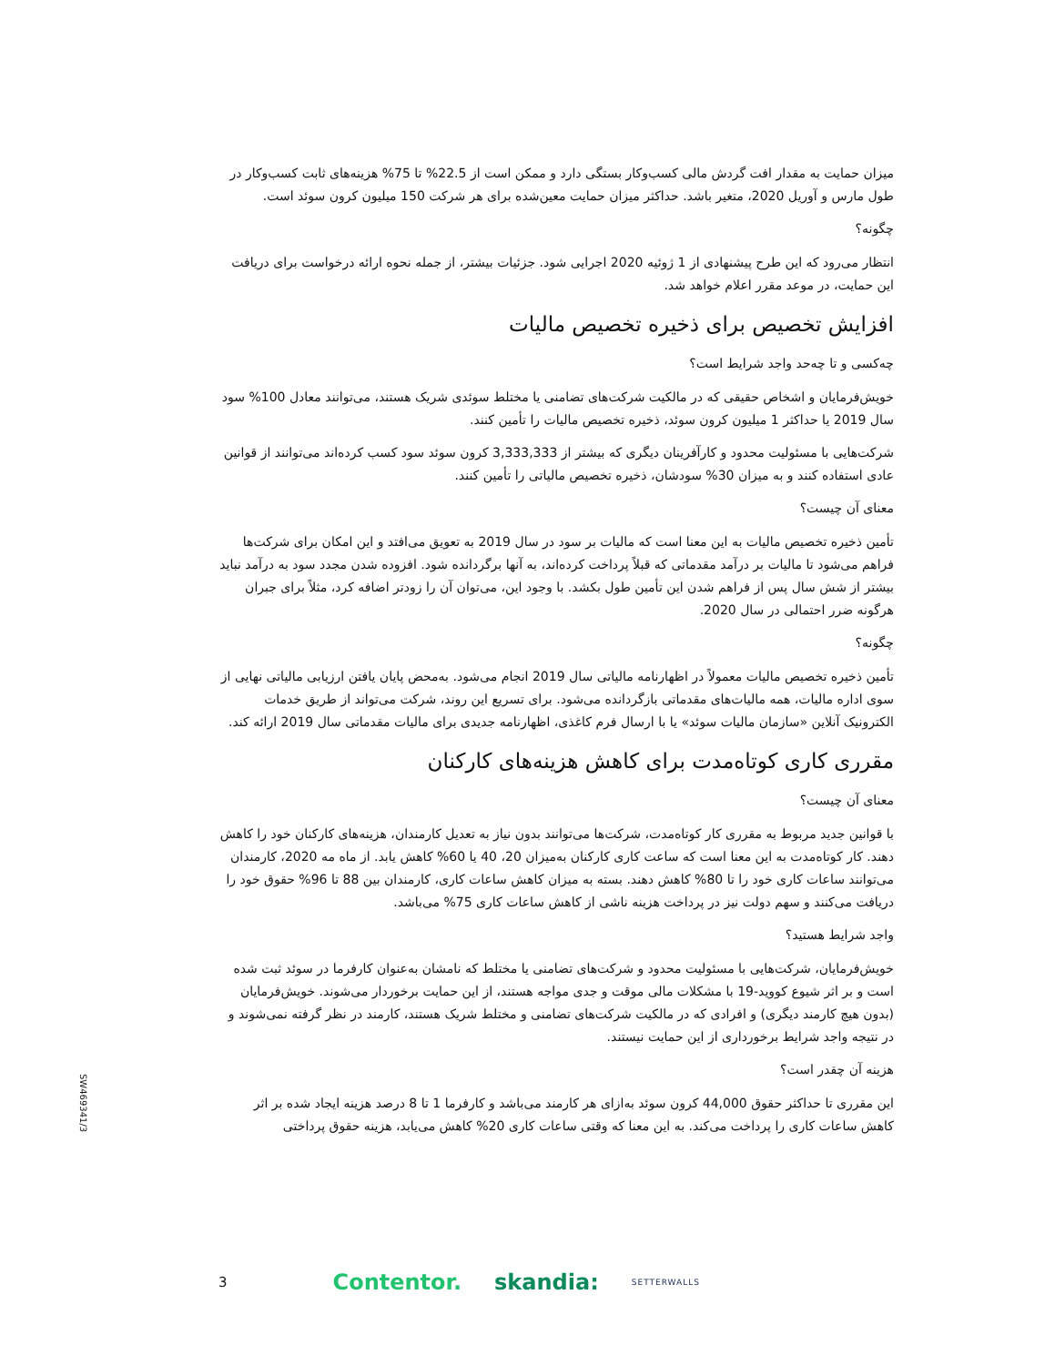میزان حمایت به مقدار افت گردش مالی کسب‌وکار بستگی دارد و ممکن است از 22.5% تا 75% هزینه‌های ثابت کسب‌وکار در طول مارس و آوریل 2020، متغیر باشد. حداکثر میزان حمایت معین‌شده برای هر شرکت 150 میلیون کرون سوئد است.
چگونه؟
انتظار می‌رود که این طرح پیشنهادی از 1 ژوئیه 2020 اجرایی شود. جزئیات بیشتر، از جمله نحوه ارائه درخواست برای دریافت این حمایت، در موعد مقرر اعلام خواهد شد.
افزایش تخصیص برای ذخیره تخصیص مالیات
چه‌کسی و تا چه‌حد واجد شرایط است؟
خویش‌فرمایان و اشخاص حقیقی که در مالکیت شرکت‌های تضامنی یا مختلط سوئدی شریک هستند، می‌توانند معادل 100% سود سال 2019 یا حداکثر 1 میلیون کرون سوئد، ذخیره تخصیص مالیات را تأمین کنند.
شرکت‌هایی با مسئولیت محدود و کارآفرینان دیگری که بیشتر از 3,333,333 کرون سوئد سود کسب کرده‌اند می‌توانند از قوانین عادی استفاده کنند و به میزان 30% سودشان، ذخیره تخصیص مالیاتی را تأمین کنند.
معنای آن چیست؟
تأمین ذخیره تخصیص مالیات به این معنا است که مالیات بر سود در سال 2019 به تعویق می‌افتد و این امکان برای شرکت‌ها فراهم می‌شود تا مالیات بر درآمد مقدماتی که قبلاً پرداخت کرده‌اند، به آنها برگردانده شود. افزوده شدن مجدد سود به درآمد نباید بیشتر از شش سال پس از فراهم شدن این تأمین طول بکشد. با وجود این، می‌توان آن را زودتر اضافه کرد، مثلاً برای جبران هرگونه ضرر احتمالی در سال 2020.
چگونه؟
تأمین ذخیره تخصیص مالیات معمولاً در اظهارنامه مالیاتی سال 2019 انجام می‌شود. به‌محض پایان یافتن ارزیابی مالیاتی نهایی از سوی اداره مالیات، همه مالیات‌های مقدماتی بازگردانده می‌شود. برای تسریع این روند، شرکت می‌تواند از طریق خدمات الکترونیک آنلاین «سازمان مالیات سوئد» یا با ارسال فرم کاغذی، اظهارنامه جدیدی برای مالیات مقدماتی سال 2019 ارائه کند.
مقرری کاری کوتاه‌مدت برای کاهش هزینه‌های کارکنان
معنای آن چیست؟
با قوانین جدید مربوط به مقرری کار کوتاه‌مدت، شرکت‌ها می‌توانند بدون نیاز به تعدیل کارمندان، هزینه‌های کارکنان خود را کاهش دهند. کار کوتاه‌مدت به این معنا است که ساعت کاری کارکنان به‌میزان 20، 40 یا 60% کاهش یابد. از ماه مه 2020، کارمندان می‌توانند ساعات کاری خود را تا 80% کاهش دهند. بسته به میزان کاهش ساعات کاری، کارمندان بین 88 تا 96% حقوق خود را دریافت می‌کنند و سهم دولت نیز در پرداخت هزینه ناشی از کاهش ساعات کاری 75% می‌باشد.
واجد شرایط هستید؟
خویش‌فرمایان، شرکت‌هایی با مسئولیت محدود و شرکت‌های تضامنی یا مختلط که نامشان به‌عنوان کارفرما در سوئد ثبت شده است و بر اثر شیوع کووید-19 با مشکلات مالی موقت و جدی مواجه هستند، از این حمایت برخوردار می‌شوند. خویش‌فرمایان (بدون هیچ کارمند دیگری) و افرادی که در مالکیت شرکت‌های تضامنی و مختلط شریک هستند، کارمند در نظر گرفته نمی‌شوند و در نتیجه واجد شرایط برخورداری از این حمایت نیستند.
هزینه آن چقدر است؟
این مقرری تا حداکثر حقوق 44,000 کرون سوئد به‌ازای هر کارمند می‌باشد و کارفرما 1 تا 8 درصد هزینه ایجاد شده بر اثر کاهش ساعات کاری را پرداخت می‌کند. به این معنا که وقتی ساعات کاری 20% کاهش می‌یابد، هزینه حقوق پرداختی
SW469341/3
3 Contentor. skandia: SETTERWALLS